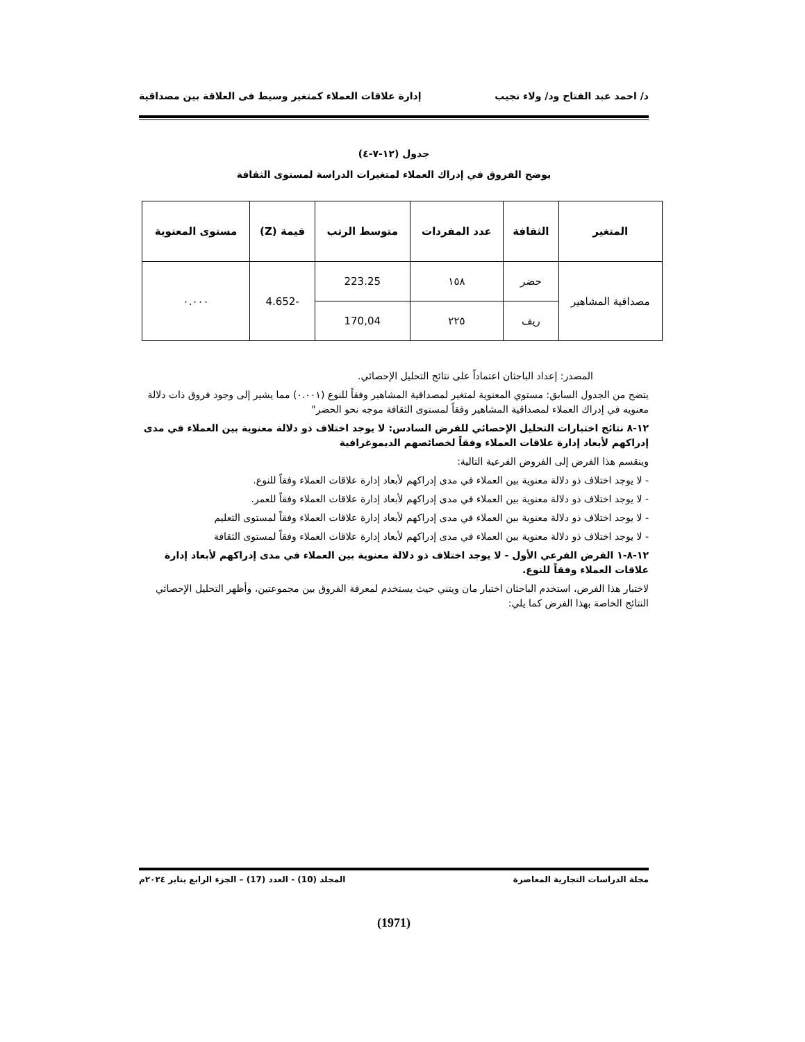د/ احمد عبد الفتاح ود/ ولاء نجيب إدارة علاقات العملاء كمتغير وسيط فى العلاقة بين مصداقية
جدول (١٢-٧-٤)
يوضح الفروق في إدراك العملاء لمتغيرات الدراسة لمستوى الثقافة
| المتغير | الثقافة | عدد المفردات | متوسط الرتب | قيمة (Z) | مستوى المعنوية |
| --- | --- | --- | --- | --- | --- |
| مصداقية المشاهير | حضر | ١٥٨ | 223.25 | -4.652 | ٠.٠٠٠ |
| | ريف | ٢٢٥ | 170,04 | | |
المصدر: إعداد الباحثان اعتماداً على نتائج التحليل الإحصائي.
يتضح من الجدول السابق: مستوي المعنوية لمتغير لمصداقية المشاهير وفقاً للنوع (٠.٠٠١) مما يشير إلى وجود فروق ذات دلالة معنويه في إدراك العملاء لمصداقية المشاهير وفقاً لمستوى الثقافة موجه نحو الحضر"
١٢-٨ نتائج اختبارات التحليل الإحصائي للفرض السادس: لا يوجد اختلاف ذو دلالة معنوية بين العملاء في مدى إدراكهم لأبعاد إدارة علاقات العملاء وفقاً لخصائصهم الديموغرافية
وينقسم هذا الفرض إلى الفروض الفرعية التالية:
- لا يوجد اختلاف ذو دلالة معنوية بين العملاء في مدى إدراكهم لأبعاد إدارة علاقات العملاء وفقاً للنوع.
- لا يوجد اختلاف ذو دلالة معنوية بين العملاء في مدى إدراكهم لأبعاد إدارة علاقات العملاء وفقاً للعمر.
- لا يوجد اختلاف ذو دلالة معنوية بين العملاء في مدى إدراكهم لأبعاد إدارة علاقات العملاء وفقاً لمستوى التعليم
- لا يوجد اختلاف ذو دلالة معنوية بين العملاء في مدى إدراكهم لأبعاد إدارة علاقات العملاء وفقاً لمستوى الثقافة
١٢-٨-١ الفرض الفرعي الأول - لا يوجد اختلاف ذو دلالة معنوية بين العملاء في مدى إدراكهم لأبعاد إدارة علاقات العملاء وفقاً للنوع.
لاختبار هذا الفرض، استخدم الباحثان اختبار مان ويتني حيث يستخدم لمعرفة الفروق بين مجموعتين، وأظهر التحليل الإحصائي النتائج الخاصة بهذا الفرض كما يلي:
مجلة الدراسات التجارية المعاصرة المجلد (10) - العدد (17) – الجزء الرابع يناير ٢٠٢٤م
(1971)